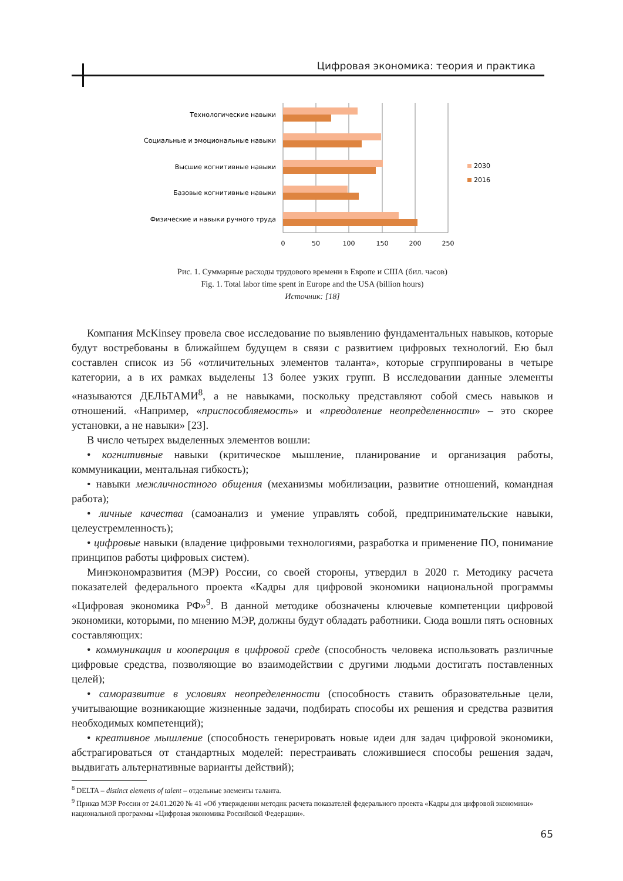Цифровая экономика: теория и практика
Технологические навыки
Социальные и эмоциональные навыки
Высшие когнитивные навыки
Базовые когнитивные навыки
Физические и навыки ручного труда
0
50
100
150
200
250
2030
2016
Рис. 1. Суммарные расходы трудового времени в Европе и США (бил. часов)
Fig. 1. Total labor time spent in Europe and the USA (billion hours)
Источник: [18]
Компания McKinsey провела свое исследование по выявлению фундаментальных навыков, которые будут востребованы в ближайшем будущем в связи с развитием цифровых технологий. Ею был составлен список из 56 «отличительных элементов таланта», которые сгруппированы в четыре категории, а в их рамках выделены 13 более узких групп. В исследовании данные элементы «называются ДЕЛЬТАМИ<sup>8</sup>, а не навыками, поскольку представляют собой смесь навыков и отношений. «Например, «приспособляемость» и «преодоление неопределенности» – это скорее установки, а не навыки» [23].
В число четырех выделенных элементов вошли:
• когнитивные навыки (критическое мышление, планирование и организация работы, коммуникации, ментальная гибкость);
• навыки межличностного общения (механизмы мобилизации, развитие отношений, командная работа);
• личные качества (самоанализ и умение управлять собой, предпринимательские навыки, целеустремленность);
• цифровые навыки (владение цифровыми технологиями, разработка и применение ПО, понимание принципов работы цифровых систем).
Минэкономразвития (МЭР) России, со своей стороны, утвердил в 2020 г. Методику расчета показателей федерального проекта «Кадры для цифровой экономики национальной программы «Цифровая экономика РФ»<sup>9</sup>. В данной методике обозначены ключевые компетенции цифровой экономики, которыми, по мнению МЭР, должны будут обладать работники. Сюда вошли пять основных составляющих:
• коммуникация и кооперация в цифровой среде (способность человека использовать различные цифровые средства, позволяющие во взаимодействии с другими людьми достигать поставленных целей);
• саморазвитие в условиях неопределенности (способность ставить образовательные цели, учитывающие возникающие жизненные задачи, подбирать способы их решения и средства развития необходимых компетенций);
• креативное мышление (способность генерировать новые идеи для задач цифровой экономики, абстрагироваться от стандартных моделей: перестраивать сложившиеся способы решения задач, выдвигать альтернативные варианты действий);
<sup>8</sup> DELTA – distinct elements of talent – отдельные элементы таланта.
<sup>9</sup> Приказ МЭР России от 24.01.2020 № 41 «Об утверждении методик расчета показателей федерального проекта «Кадры для цифровой экономики» национальной программы «Цифровая экономика Российской Федерации».
65